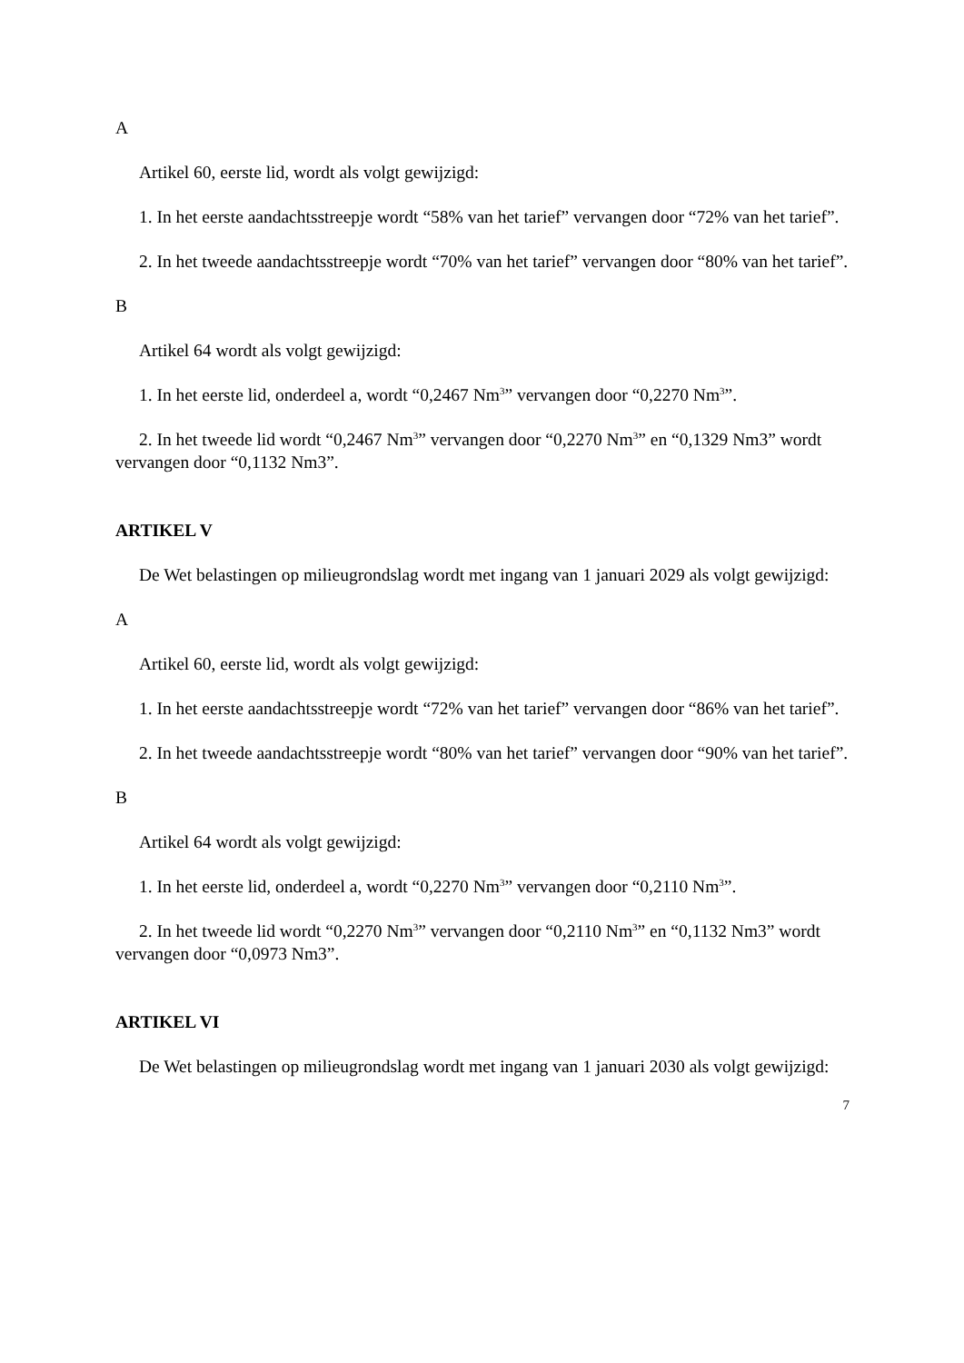A
Artikel 60, eerste lid, wordt als volgt gewijzigd:
1. In het eerste aandachtsstreepje wordt “58% van het tarief” vervangen door “72% van het tarief”.
2. In het tweede aandachtsstreepje wordt “70% van het tarief” vervangen door “80% van het tarief”.
B
Artikel 64 wordt als volgt gewijzigd:
1. In het eerste lid, onderdeel a, wordt “0,2467 Nm<sup>3</sup>” vervangen door “0,2270 Nm<sup>3</sup>”.
2. In het tweede lid wordt “0,2467 Nm<sup>3</sup>” vervangen door “0,2270 Nm<sup>3</sup>” en “0,1329 Nm3” wordt vervangen door “0,1132 Nm3”.
ARTIKEL V
De Wet belastingen op milieugrondslag wordt met ingang van 1 januari 2029 als volgt gewijzigd:
A
Artikel 60, eerste lid, wordt als volgt gewijzigd:
1. In het eerste aandachtsstreepje wordt “72% van het tarief” vervangen door “86% van het tarief”.
2. In het tweede aandachtsstreepje wordt “80% van het tarief” vervangen door “90% van het tarief”.
B
Artikel 64 wordt als volgt gewijzigd:
1. In het eerste lid, onderdeel a, wordt “0,2270 Nm<sup>3</sup>” vervangen door “0,2110 Nm<sup>3</sup>”.
2. In het tweede lid wordt “0,2270 Nm<sup>3</sup>” vervangen door “0,2110 Nm<sup>3</sup>” en “0,1132 Nm3” wordt vervangen door “0,0973 Nm3”.
ARTIKEL VI
De Wet belastingen op milieugrondslag wordt met ingang van 1 januari 2030 als volgt gewijzigd:
7